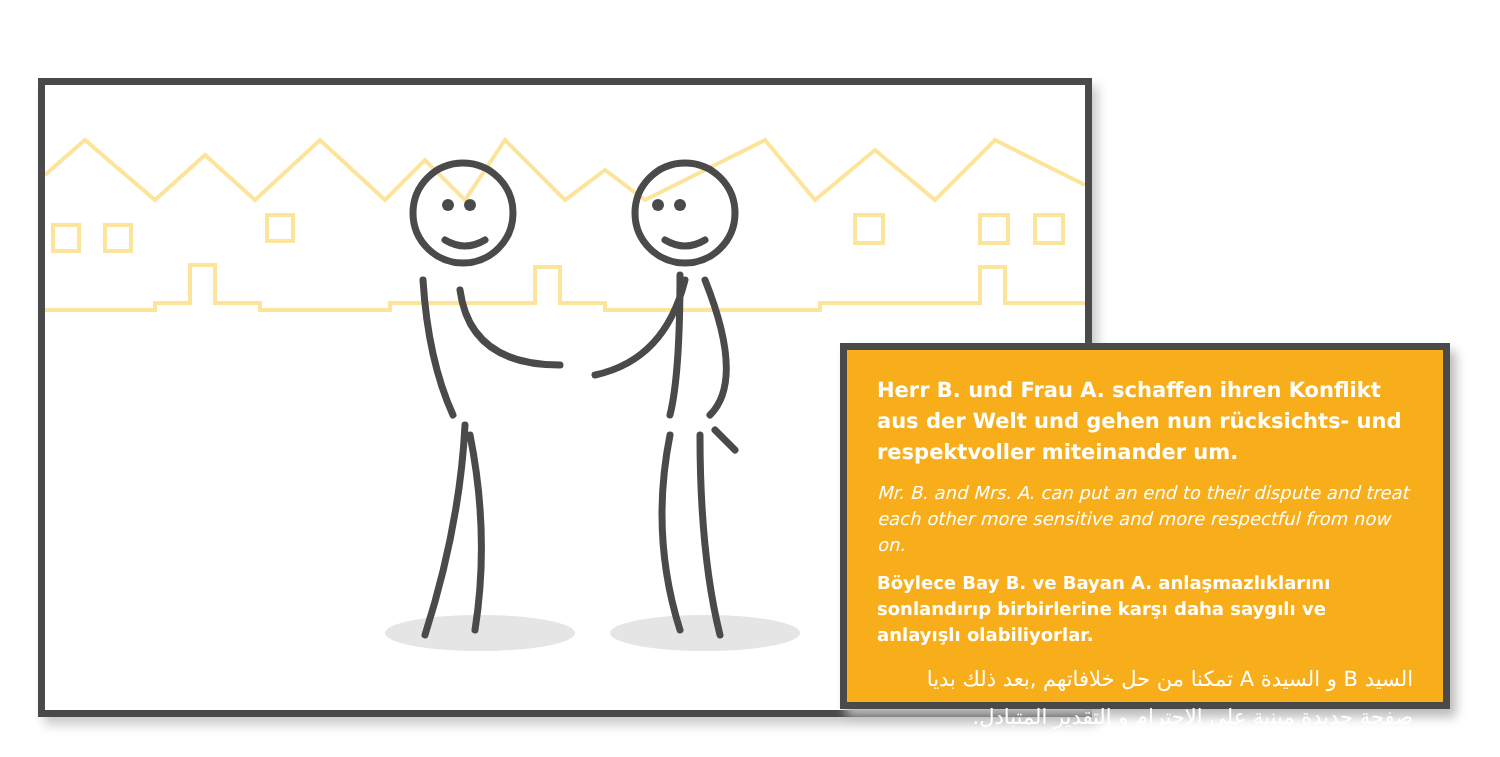Herr B. und Frau A. schaffen ihren Konflikt aus der Welt und gehen nun rücksichts- und respektvoller miteinander um.
Mr. B. and Mrs. A. can put an end to their dispute and treat each other more sensitive and more respectful from now on.
Böylece Bay B. ve Bayan A. anlaşmazlıklarını sonlandırıp birbirlerine karşı daha saygılı ve anlayışlı olabiliyorlar.
السيد B و السيدة A تمكنا من حل خلافاتهم ,بعد ذلك بديا صفحة جديدة مبنية على الاحترام و التقدير المتبادل.